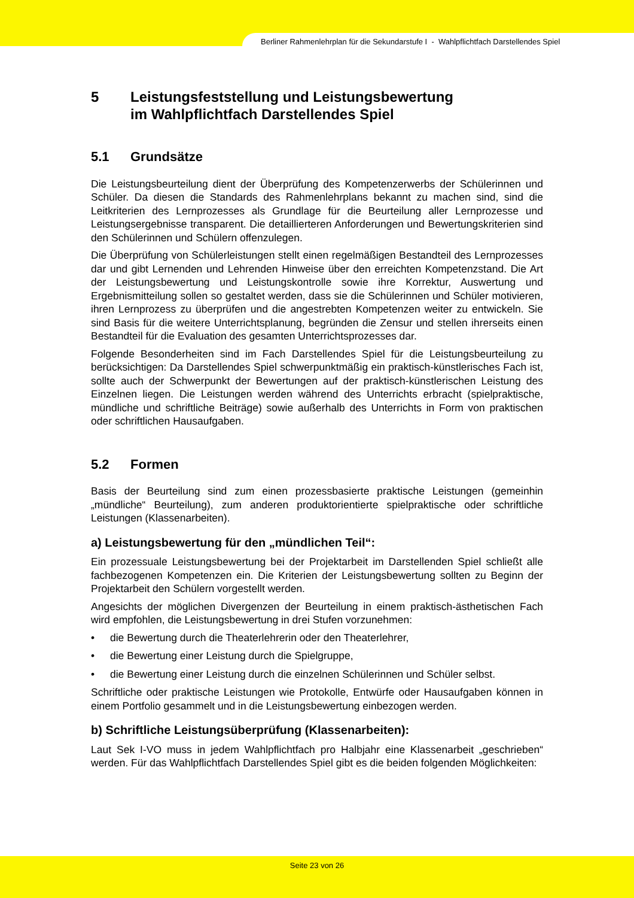Berliner Rahmenlehrplan für die Sekundarstufe I - Wahlpflichtfach Darstellendes Spiel
5 Leistungsfeststellung und Leistungsbewertung
im Wahlpflichtfach Darstellendes Spiel
5.1 Grundsätze
Die Leistungsbeurteilung dient der Überprüfung des Kompetenzerwerbs der Schülerinnen und Schüler. Da diesen die Standards des Rahmenlehrplans bekannt zu machen sind, sind die Leitkriterien des Lernprozesses als Grundlage für die Beurteilung aller Lernprozesse und Leistungsergebnisse transparent. Die detaillierteren Anforderungen und Bewertungskriterien sind den Schülerinnen und Schülern offenzulegen.
Die Überprüfung von Schülerleistungen stellt einen regelmäßigen Bestandteil des Lernprozesses dar und gibt Lernenden und Lehrenden Hinweise über den erreichten Kompetenzstand. Die Art der Leistungsbewertung und Leistungskontrolle sowie ihre Korrektur, Auswertung und Ergebnismitteilung sollen so gestaltet werden, dass sie die Schülerinnen und Schüler motivieren, ihren Lernprozess zu überprüfen und die angestrebten Kompetenzen weiter zu entwickeln. Sie sind Basis für die weitere Unterrichtsplanung, begründen die Zensur und stellen ihrerseits einen Bestandteil für die Evaluation des gesamten Unterrichtsprozesses dar.
Folgende Besonderheiten sind im Fach Darstellendes Spiel für die Leistungsbeurteilung zu berücksichtigen: Da Darstellendes Spiel schwerpunktmäßig ein praktisch-künstlerisches Fach ist, sollte auch der Schwerpunkt der Bewertungen auf der praktisch-künstlerischen Leistung des Einzelnen liegen. Die Leistungen werden während des Unterrichts erbracht (spielpraktische, mündliche und schriftliche Beiträge) sowie außerhalb des Unterrichts in Form von praktischen oder schriftlichen Hausaufgaben.
5.2 Formen
Basis der Beurteilung sind zum einen prozessbasierte praktische Leistungen (gemeinhin „mündliche“ Beurteilung), zum anderen produktorientierte spielpraktische oder schriftliche Leistungen (Klassenarbeiten).
a) Leistungsbewertung für den „mündlichen Teil“:
Ein prozessuale Leistungsbewertung bei der Projektarbeit im Darstellenden Spiel schließt alle fachbezogenen Kompetenzen ein. Die Kriterien der Leistungsbewertung sollten zu Beginn der Projektarbeit den Schülern vorgestellt werden.
Angesichts der möglichen Divergenzen der Beurteilung in einem praktisch-ästhetischen Fach wird empfohlen, die Leistungsbewertung in drei Stufen vorzunehmen:
• die Bewertung durch die Theaterlehrerin oder den Theaterlehrer,
• die Bewertung einer Leistung durch die Spielgruppe,
• die Bewertung einer Leistung durch die einzelnen Schülerinnen und Schüler selbst.
Schriftliche oder praktische Leistungen wie Protokolle, Entwürfe oder Hausaufgaben können in einem Portfolio gesammelt und in die Leistungsbewertung einbezogen werden.
b) Schriftliche Leistungsüberprüfung (Klassenarbeiten):
Laut Sek I-VO muss in jedem Wahlpflichtfach pro Halbjahr eine Klassenarbeit „geschrieben“ werden. Für das Wahlpflichtfach Darstellendes Spiel gibt es die beiden folgenden Möglichkeiten:
Seite 23 von 26